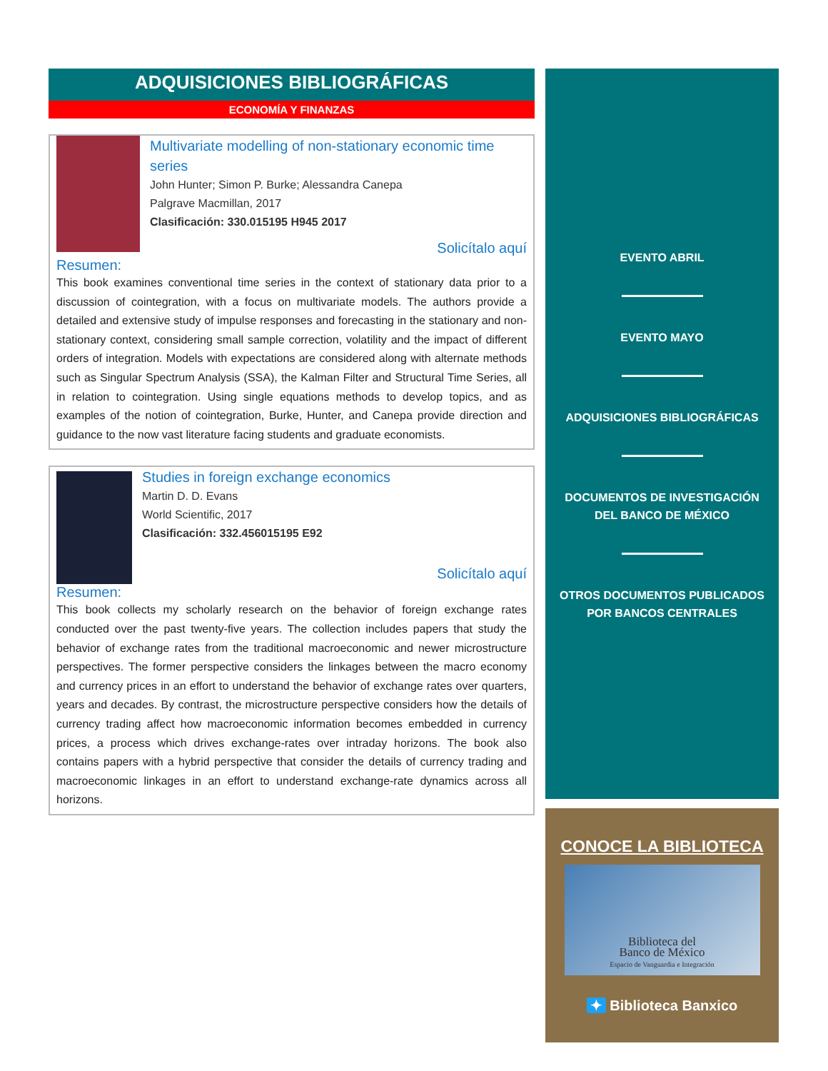ADQUISICIONES BIBLIOGRÁFICAS
ECONOMÍA Y FINANZAS
Multivariate modelling of non-stationary economic time series
John Hunter; Simon P. Burke; Alessandra Canepa
Palgrave Macmillan, 2017
Clasificación: 330.015195 H945 2017
Solicítalo aquí
Resumen:
This book examines conventional time series in the context of stationary data prior to a discussion of cointegration, with a focus on multivariate models. The authors provide a detailed and extensive study of impulse responses and forecasting in the stationary and non-stationary context, considering small sample correction, volatility and the impact of different orders of integration. Models with expectations are considered along with alternate methods such as Singular Spectrum Analysis (SSA), the Kalman Filter and Structural Time Series, all in relation to cointegration. Using single equations methods to develop topics, and as examples of the notion of cointegration, Burke, Hunter, and Canepa provide direction and guidance to the now vast literature facing students and graduate economists.
Studies in foreign exchange economics
Martin D. D. Evans
World Scientific, 2017
Clasificación: 332.456015195 E92
Solicítalo aquí
Resumen:
This book collects my scholarly research on the behavior of foreign exchange rates conducted over the past twenty-five years. The collection includes papers that study the behavior of exchange rates from the traditional macroeconomic and newer microstructure perspectives. The former perspective considers the linkages between the macro economy and currency prices in an effort to understand the behavior of exchange rates over quarters, years and decades. By contrast, the microstructure perspective considers how the details of currency trading affect how macroeconomic information becomes embedded in currency prices, a process which drives exchange-rates over intraday horizons. The book also contains papers with a hybrid perspective that consider the details of currency trading and macroeconomic linkages in an effort to understand exchange-rate dynamics across all horizons.
EVENTO ABRIL
EVENTO MAYO
ADQUISICIONES BIBLIOGRÁFICAS
DOCUMENTOS DE INVESTIGACIÓN DEL BANCO DE MÉXICO
OTROS DOCUMENTOS PUBLICADOS POR BANCOS CENTRALES
CONOCE LA BIBLIOTECA
Biblioteca del
Banco de México
Espacio de Vanguardia e Integración
✦ Biblioteca Banxico